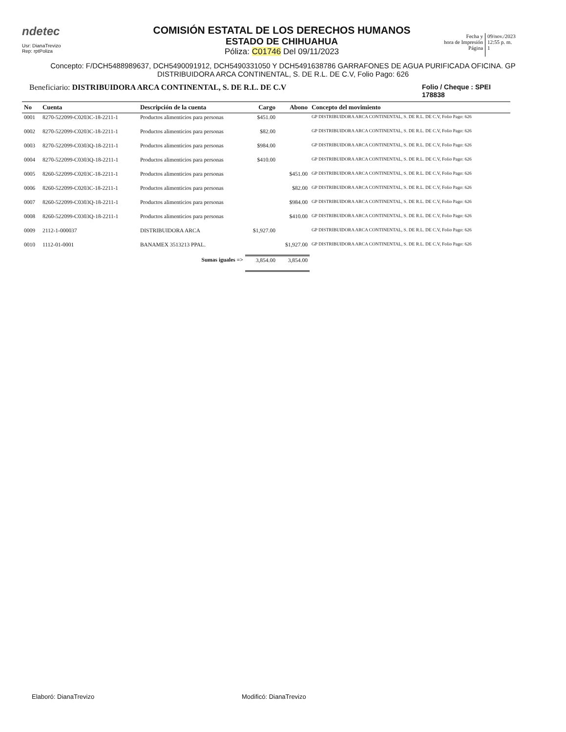ndetec
Usr: DianaTrevizo
Rep: rptPoliza
COMISIÓN ESTATAL DE LOS DERECHOS HUMANOS
ESTADO DE CHIHUAHUA
Póliza: C01746 Del 09/11/2023
Fecha y
hora de Impresión
Página
09/nov./2023
12:55 p. m.
1
Concepto: F/DCH5488989637, DCH5490091912, DCH5490331050 Y DCH5491638786 GARRAFONES DE AGUA PURIFICADA OFICINA. GP DISTRIBUIDORA ARCA CONTINENTAL, S. DE R.L. DE C.V, Folio Pago: 626
Beneficiario: DISTRIBUIDORA ARCA CONTINENTAL, S. DE R.L. DE C.V
Folio / Cheque : SPEI 178838
| No | Cuenta | Descripción de la cuenta | Cargo | Abono | Concepto del movimiento |
| --- | --- | --- | --- | --- | --- |
| 0001 | 8270-522099-C0203C-18-2211-1 | Productos alimenticios para personas | $451.00 | | GP DISTRIBUIDORA ARCA CONTINENTAL, S. DE R.L. DE C.V, Folio Pago: 626 |
| 0002 | 8270-522099-C0203C-18-2211-1 | Productos alimenticios para personas | $82.00 | | GP DISTRIBUIDORA ARCA CONTINENTAL, S. DE R.L. DE C.V, Folio Pago: 626 |
| 0003 | 8270-522099-C0303Q-18-2211-1 | Productos alimenticios para personas | $984.00 | | GP DISTRIBUIDORA ARCA CONTINENTAL, S. DE R.L. DE C.V, Folio Pago: 626 |
| 0004 | 8270-522099-C0303Q-18-2211-1 | Productos alimenticios para personas | $410.00 | | GP DISTRIBUIDORA ARCA CONTINENTAL, S. DE R.L. DE C.V, Folio Pago: 626 |
| 0005 | 8260-522099-C0203C-18-2211-1 | Productos alimenticios para personas | | $451.00 | GP DISTRIBUIDORA ARCA CONTINENTAL, S. DE R.L. DE C.V, Folio Pago: 626 |
| 0006 | 8260-522099-C0203C-18-2211-1 | Productos alimenticios para personas | | $82.00 | GP DISTRIBUIDORA ARCA CONTINENTAL, S. DE R.L. DE C.V, Folio Pago: 626 |
| 0007 | 8260-522099-C0303Q-18-2211-1 | Productos alimenticios para personas | | $984.00 | GP DISTRIBUIDORA ARCA CONTINENTAL, S. DE R.L. DE C.V, Folio Pago: 626 |
| 0008 | 8260-522099-C0303Q-18-2211-1 | Productos alimenticios para personas | | $410.00 | GP DISTRIBUIDORA ARCA CONTINENTAL, S. DE R.L. DE C.V, Folio Pago: 626 |
| 0009 | 2112-1-000037 | DISTRIBUIDORA ARCA | $1,927.00 | | GP DISTRIBUIDORA ARCA CONTINENTAL, S. DE R.L. DE C.V, Folio Pago: 626 |
| 0010 | 1112-01-0001 | BANAMEX 3513213 PPAL. | | $1,927.00 | GP DISTRIBUIDORA ARCA CONTINENTAL, S. DE R.L. DE C.V, Folio Pago: 626 |
| | | Sumas iguales => | 3,854.00 | 3,854.00 | |
Elaboró: DianaTrevizo Modificó: DianaTrevizo